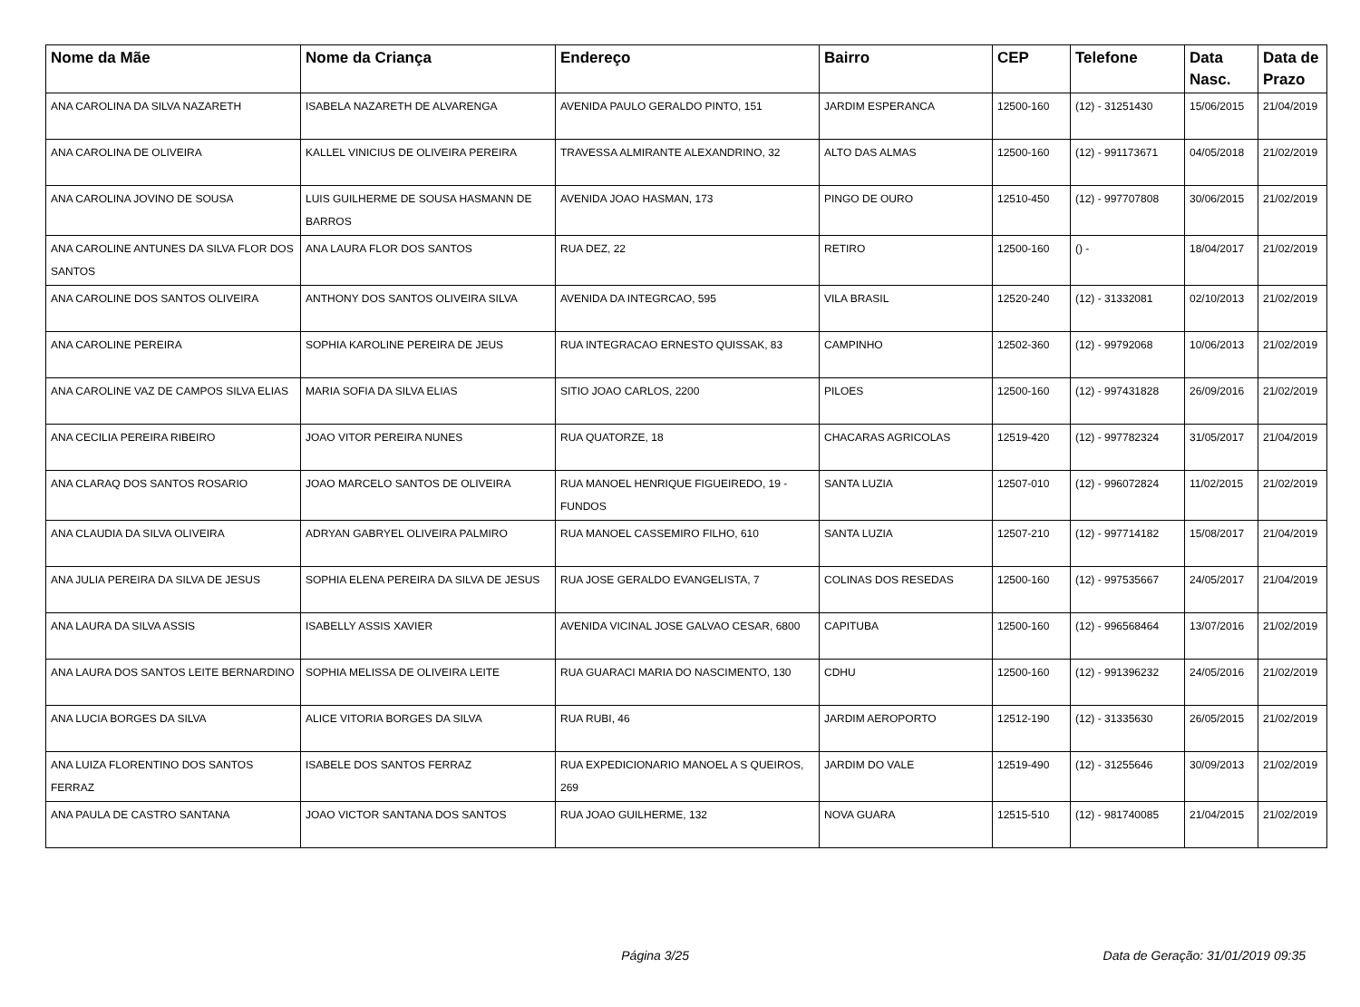| Nome da Mãe | Nome da Criança | Endereço | Bairro | CEP | Telefone | Data Nasc. | Data de Prazo |
| --- | --- | --- | --- | --- | --- | --- | --- |
| ANA CAROLINA DA SILVA NAZARETH | ISABELA NAZARETH DE ALVARENGA | AVENIDA PAULO GERALDO PINTO, 151 | JARDIM ESPERANCA | 12500-160 | (12) - 31251430 | 15/06/2015 | 21/04/2019 |
| ANA CAROLINA DE OLIVEIRA | KALLEL VINICIUS DE OLIVEIRA PEREIRA | TRAVESSA ALMIRANTE ALEXANDRINO, 32 | ALTO DAS ALMAS | 12500-160 | (12) - 991173671 | 04/05/2018 | 21/02/2019 |
| ANA CAROLINA JOVINO DE SOUSA | LUIS GUILHERME DE SOUSA HASMANN DE BARROS | AVENIDA JOAO HASMAN, 173 | PINGO DE OURO | 12510-450 | (12) - 997707808 | 30/06/2015 | 21/02/2019 |
| ANA CAROLINE ANTUNES DA SILVA FLOR DOS SANTOS | ANA LAURA FLOR DOS SANTOS | RUA DEZ, 22 | RETIRO | 12500-160 | () - | 18/04/2017 | 21/02/2019 |
| ANA CAROLINE DOS SANTOS OLIVEIRA | ANTHONY DOS SANTOS OLIVEIRA SILVA | AVENIDA DA INTEGRCAO, 595 | VILA BRASIL | 12520-240 | (12) - 31332081 | 02/10/2013 | 21/02/2019 |
| ANA CAROLINE PEREIRA | SOPHIA KAROLINE PEREIRA DE JEUS | RUA INTEGRACAO ERNESTO QUISSAK, 83 | CAMPINHO | 12502-360 | (12) - 99792068 | 10/06/2013 | 21/02/2019 |
| ANA CAROLINE VAZ DE CAMPOS SILVA ELIAS | MARIA SOFIA DA SILVA ELIAS | SITIO JOAO CARLOS, 2200 | PILOES | 12500-160 | (12) - 997431828 | 26/09/2016 | 21/02/2019 |
| ANA CECILIA PEREIRA RIBEIRO | JOAO VITOR PEREIRA NUNES | RUA QUATORZE, 18 | CHACARAS AGRICOLAS | 12519-420 | (12) - 997782324 | 31/05/2017 | 21/04/2019 |
| ANA CLARAQ DOS SANTOS ROSARIO | JOAO MARCELO SANTOS DE OLIVEIRA | RUA MANOEL HENRIQUE FIGUEIREDO, 19 - FUNDOS | SANTA LUZIA | 12507-010 | (12) - 996072824 | 11/02/2015 | 21/02/2019 |
| ANA CLAUDIA DA SILVA OLIVEIRA | ADRYAN GABRYEL OLIVEIRA PALMIRO | RUA MANOEL CASSEMIRO FILHO, 610 | SANTA LUZIA | 12507-210 | (12) - 997714182 | 15/08/2017 | 21/04/2019 |
| ANA JULIA PEREIRA DA SILVA DE JESUS | SOPHIA ELENA PEREIRA DA SILVA DE JESUS | RUA JOSE GERALDO EVANGELISTA, 7 | COLINAS DOS RESEDAS | 12500-160 | (12) - 997535667 | 24/05/2017 | 21/04/2019 |
| ANA LAURA DA SILVA ASSIS | ISABELLY ASSIS XAVIER | AVENIDA VICINAL JOSE GALVAO CESAR, 6800 | CAPITUBA | 12500-160 | (12) - 996568464 | 13/07/2016 | 21/02/2019 |
| ANA LAURA DOS SANTOS LEITE BERNARDINO | SOPHIA MELISSA DE OLIVEIRA LEITE | RUA GUARACI MARIA DO NASCIMENTO, 130 | CDHU | 12500-160 | (12) - 991396232 | 24/05/2016 | 21/02/2019 |
| ANA LUCIA BORGES DA SILVA | ALICE VITORIA BORGES DA SILVA | RUA RUBI, 46 | JARDIM AEROPORTO | 12512-190 | (12) - 31335630 | 26/05/2015 | 21/02/2019 |
| ANA LUIZA FLORENTINO DOS SANTOS FERRAZ | ISABELE DOS SANTOS FERRAZ | RUA EXPEDICIONARIO MANOEL A S QUEIROS, 269 | JARDIM DO VALE | 12519-490 | (12) - 31255646 | 30/09/2013 | 21/02/2019 |
| ANA PAULA DE CASTRO SANTANA | JOAO VICTOR SANTANA DOS SANTOS | RUA JOAO GUILHERME, 132 | NOVA GUARA | 12515-510 | (12) - 981740085 | 21/04/2015 | 21/02/2019 |
Página 3/25 Data de Geração: 31/01/2019 09:35